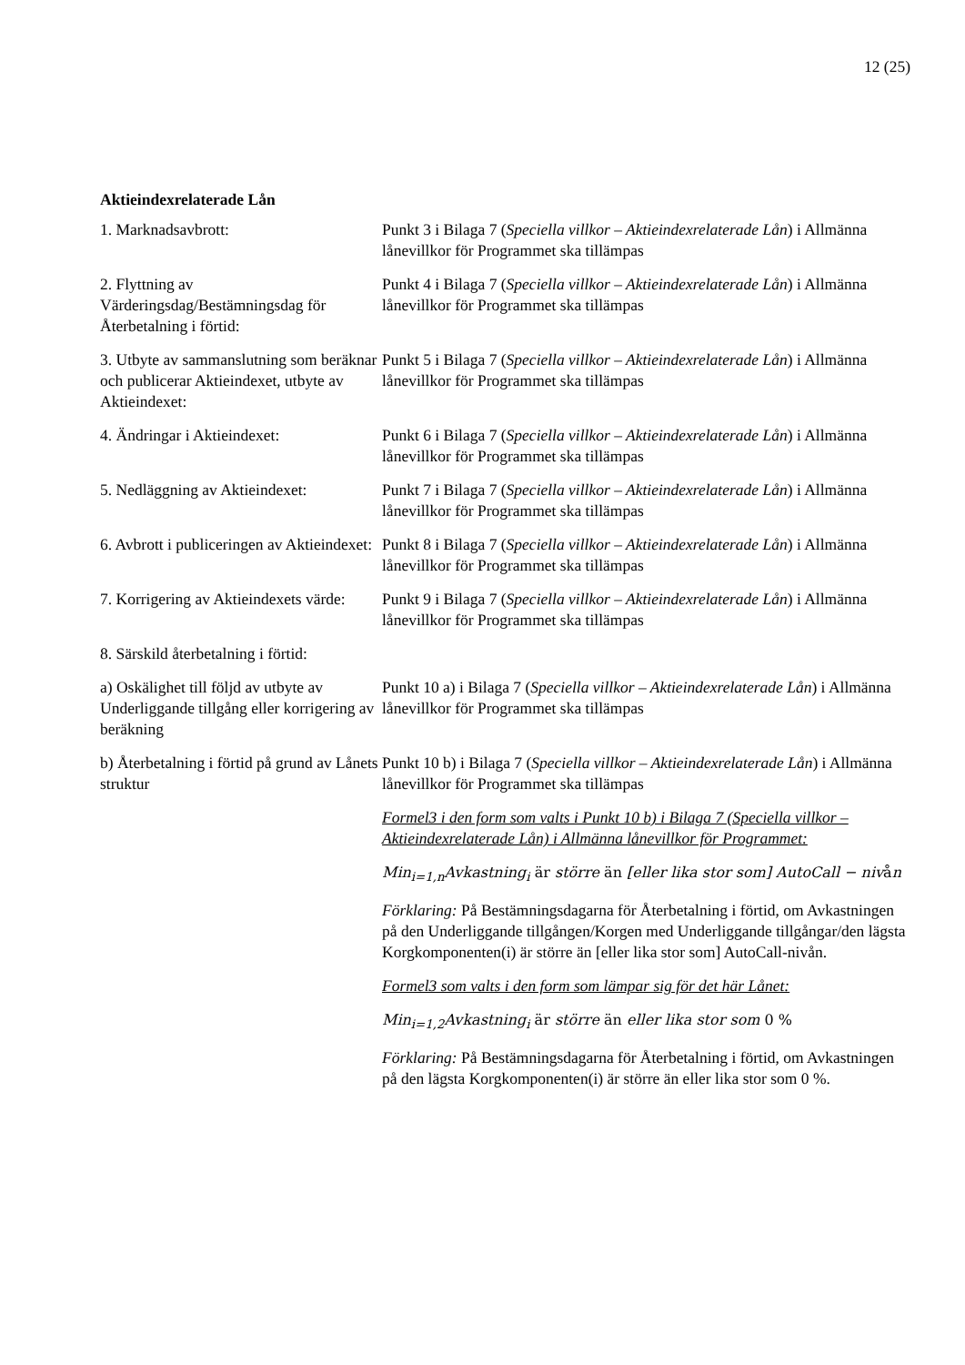12 (25)
Aktieindexrelaterade Lån
| 1. Marknadsavbrott: | Punkt 3 i Bilaga 7 ( Speciella villkor – Aktieindexrelaterade Lån ) i Allmänna lånevillkor för Programmet ska tillämpas |
| 2. Flyttning av Värderingsdag/Bestämningsdag för Återbetalning i förtid: | Punkt 4 i Bilaga 7 ( Speciella villkor – Aktieindexrelaterade Lån ) i Allmänna lånevillkor för Programmet ska tillämpas |
| 3. Utbyte av sammanslutning som beräknar och publicerar Aktieindexet, utbyte av Aktieindexet: | Punkt 5 i Bilaga 7 ( Speciella villkor – Aktieindexrelaterade Lån ) i Allmänna lånevillkor för Programmet ska tillämpas |
| 4. Ändringar i Aktieindexet: | Punkt 6 i Bilaga 7 ( Speciella villkor – Aktieindexrelaterade Lån ) i Allmänna lånevillkor för Programmet ska tillämpas |
| 5. Nedläggning av Aktieindexet: | Punkt 7 i Bilaga 7 ( Speciella villkor – Aktieindexrelaterade Lån ) i Allmänna lånevillkor för Programmet ska tillämpas |
| 6. Avbrott i publiceringen av Aktieindexet: | Punkt 8 i Bilaga 7 ( Speciella villkor – Aktieindexrelaterade Lån ) i Allmänna lånevillkor för Programmet ska tillämpas |
| 7. Korrigering av Aktieindexets värde: | Punkt 9 i Bilaga 7 ( Speciella villkor – Aktieindexrelaterade Lån ) i Allmänna lånevillkor för Programmet ska tillämpas |
| 8. Särskild återbetalning i förtid: | |
| a) Oskälighet till följd av utbyte av Underliggande tillgång eller korrigering av beräkning | Punkt 10 a) i Bilaga 7 ( Speciella villkor – Aktieindexrelaterade Lån ) i Allmänna lånevillkor för Programmet ska tillämpas |
| b) Återbetalning i förtid på grund av Lånets struktur | Punkt 10 b) i Bilaga 7 ( Speciella villkor – Aktieindexrelaterade Lån ) i Allmänna lånevillkor för Programmet ska tillämpas Formel3 i den form som valts i Punkt 10 b) i Bilaga 7 (Speciella villkor – Aktieindexrelaterade Lån) i Allmänna lånevillkor för Programmet: Min<sub>i=1,n</sub>Avkastning<sub>i</sub> är större än [eller lika stor som] AutoCall − niv å n Förklaring: På Bestämningsdagarna för Återbetalning i förtid, om Avkastningen på den Underliggande tillgången/Korgen med Underliggande tillgångar/den lägsta Korgkomponenten(i) är större än [eller lika stor som] AutoCall-nivån. Formel3 som valts i den form som lämpar sig för det här Lånet: Min<sub>i=1,2</sub>Avkastning<sub>i</sub> är större än eller lika stor som 0 % Förklaring: På Bestämningsdagarna för Återbetalning i förtid, om Avkastningen på den lägsta Korgkomponenten(i) är större än eller lika stor som 0 %. |